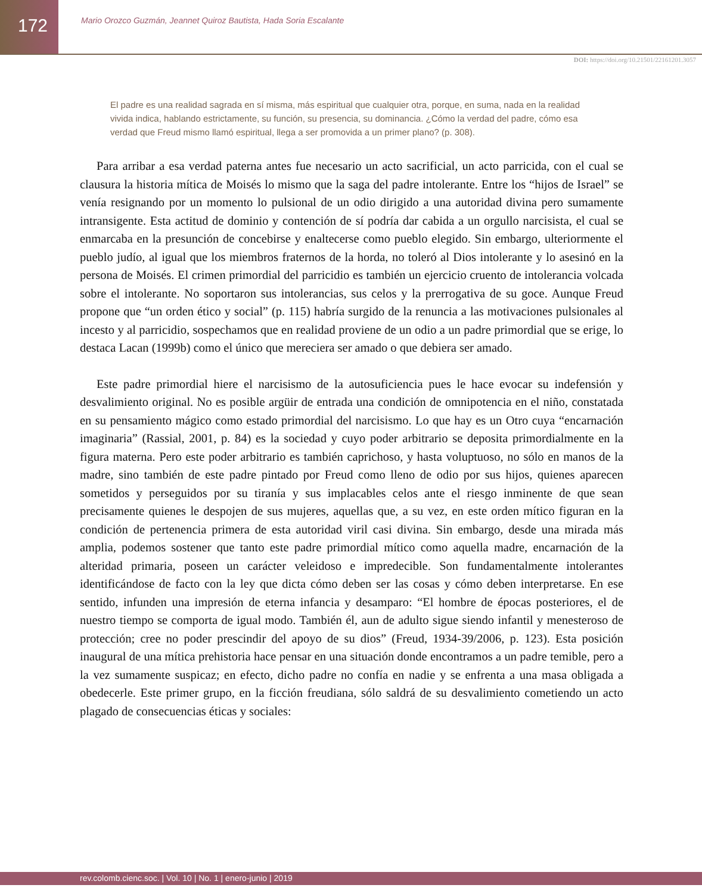172
Mario Orozco Guzmán, Jeannet Quiroz Bautista, Hada Soria Escalante
DOI: https://doi.org/10.21501/22161201.3057
El padre es una realidad sagrada en sí misma, más espiritual que cualquier otra, porque, en suma, nada en la realidad vivida indica, hablando estrictamente, su función, su presencia, su dominancia. ¿Cómo la verdad del padre, cómo esa verdad que Freud mismo llamó espiritual, llega a ser promovida a un primer plano? (p. 308).
Para arribar a esa verdad paterna antes fue necesario un acto sacrificial, un acto parricida, con el cual se clausura la historia mítica de Moisés lo mismo que la saga del padre intolerante. Entre los “hijos de Israel” se venía resignando por un momento lo pulsional de un odio dirigido a una autoridad divina pero sumamente intransigente. Esta actitud de dominio y contención de sí podría dar cabida a un orgullo narcisista, el cual se enmarcaba en la presunción de concebirse y enaltecerse como pueblo elegido. Sin embargo, ulteriormente el pueblo judío, al igual que los miembros fraternos de la horda, no toleró al Dios intolerante y lo asesinó en la persona de Moisés. El crimen primordial del parricidio es también un ejercicio cruento de intolerancia volcada sobre el intolerante. No soportaron sus intolerancias, sus celos y la prerrogativa de su goce. Aunque Freud propone que “un orden ético y social” (p. 115) habría surgido de la renuncia a las motivaciones pulsionales al incesto y al parricidio, sospechamos que en realidad proviene de un odio a un padre primordial que se erige, lo destaca Lacan (1999b) como el único que mereciera ser amado o que debiera ser amado.
Este padre primordial hiere el narcisismo de la autosuficiencia pues le hace evocar su indefensión y desvalimiento original. No es posible argüir de entrada una condición de omnipotencia en el niño, constatada en su pensamiento mágico como estado primordial del narcisismo. Lo que hay es un Otro cuya “encarnación imaginaria” (Rassial, 2001, p. 84) es la sociedad y cuyo poder arbitrario se deposita primordialmente en la figura materna. Pero este poder arbitrario es también caprichoso, y hasta voluptuoso, no sólo en manos de la madre, sino también de este padre pintado por Freud como lleno de odio por sus hijos, quienes aparecen sometidos y perseguidos por su tiranía y sus implacables celos ante el riesgo inminente de que sean precisamente quienes le despojen de sus mujeres, aquellas que, a su vez, en este orden mítico figuran en la condición de pertenencia primera de esta autoridad viril casi divina. Sin embargo, desde una mirada más amplia, podemos sostener que tanto este padre primordial mítico como aquella madre, encarnación de la alteridad primaria, poseen un carácter veleidoso e impredecible. Son fundamentalmente intolerantes identificándose de facto con la ley que dicta cómo deben ser las cosas y cómo deben interpretarse. En ese sentido, infunden una impresión de eterna infancia y desamparo: “El hombre de épocas posteriores, el de nuestro tiempo se comporta de igual modo. También él, aun de adulto sigue siendo infantil y menesteroso de protección; cree no poder prescindir del apoyo de su dios” (Freud, 1934-39/2006, p. 123). Esta posición inaugural de una mítica prehistoria hace pensar en una situación donde encontramos a un padre temible, pero a la vez sumamente suspicaz; en efecto, dicho padre no confía en nadie y se enfrenta a una masa obligada a obedecerle. Este primer grupo, en la ficción freudiana, sólo saldrá de su desvalimiento cometiendo un acto plagado de consecuencias éticas y sociales:
rev.colomb.cienc.soc. | Vol. 10 | No. 1 | enero-junio | 2019